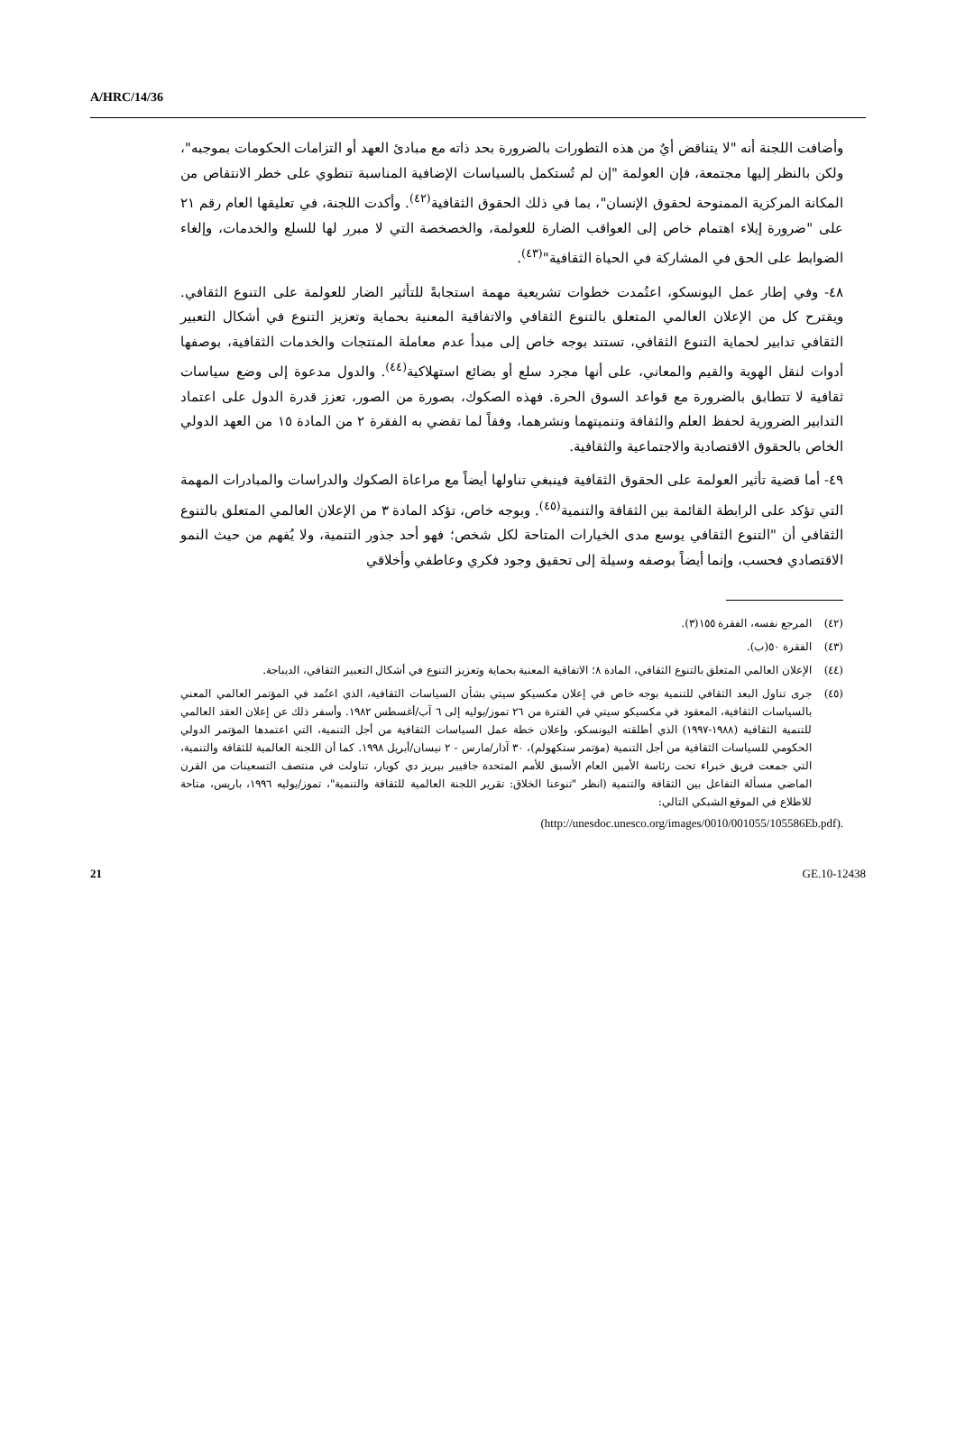A/HRC/14/36
وأضافت اللجنة أنه "لا يتناقض أيٌ من هذه التطورات بالضرورة بحد ذاته مع مبادئ العهد أو التزامات الحكومات بموجبه"، ولكن بالنظر إليها مجتمعة، فإن العولمة "إن لم تُستكمل بالسياسات الإضافية المناسبة تنطوي على خطر الانتقاص من المكانة المركزية الممنوحة لحقوق الإنسان"، بما في ذلك الحقوق الثقافية<sup>(٤٢)</sup>. وأكدت اللجنة، في تعليقها العام رقم ٢١ على "ضرورة إيلاء اهتمام خاص إلى العواقب الضارة للعولمة، والخصخصة التي لا مبرر لها للسلع والخدمات، وإلغاء الضوابط على الحق في المشاركة في الحياة الثقافية"<sup>(٤٣)</sup>.
٤٨- وفي إطار عمل اليونسكو، اعتُمدت خطوات تشريعية مهمة استجابةً للتأثير الضار للعولمة على التنوع الثقافي. ويقترح كل من الإعلان العالمي المتعلق بالتنوع الثقافي والاتفاقية المعنية بحماية وتعزيز التنوع في أشكال التعبير الثقافي تدابير لحماية التنوع الثقافي، تستند بوجه خاص إلى مبدأ عدم معاملة المنتجات والخدمات الثقافية، بوصفها أدوات لنقل الهوية والقيم والمعاني، على أنها مجرد سلع أو بضائع استهلاكية<sup>(٤٤)</sup>. والدول مدعوة إلى وضع سياسات ثقافية لا تتطابق بالضرورة مع قواعد السوق الحرة. فهذه الصكوك، بصورة من الصور، تعزز قدرة الدول على اعتماد التدابير الضرورية لحفظ العلم والثقافة وتنميتهما ونشرهما، وفقاً لما تقضي به الفقرة ٢ من المادة ١٥ من العهد الدولي الخاص بالحقوق الاقتصادية والاجتماعية والثقافية.
٤٩- أما قضية تأثير العولمة على الحقوق الثقافية فينبغي تناولها أيضاً مع مراعاة الصكوك والدراسات والمبادرات المهمة التي تؤكد على الرابطة القائمة بين الثقافة والتنمية<sup>(٤٥)</sup>. وبوجه خاص، تؤكد المادة ٣ من الإعلان العالمي المتعلق بالتنوع الثقافي أن "التنوع الثقافي يوسع مدى الخيارات المتاحة لكل شخص؛ فهو أحد جذور التنمية، ولا يُفهم من حيث النمو الاقتصادي فحسب، وإنما أيضاً بوصفه وسيلة إلى تحقيق وجود فكري وعاطفي وأخلاقي
(٤٢) المرجع نفسه، الفقرة ١٥٥(٣).
(٤٣) الفقرة ٥٠(ب).
(٤٤) الإعلان العالمي المتعلق بالتنوع الثقافي، المادة ٨؛ الاتفاقية المعنية بحماية وتعزيز التنوع في أشكال التعبير الثقافي، الديباجة.
(٤٥) جرى تناول البعد الثقافي للتنمية بوجه خاص في إعلان مكسيكو سيتي بشأن السياسات الثقافية، الذي اعتُمد في المؤتمر العالمي المعني بالسياسات الثقافية، المعقود في مكسيكو سيتي في الفترة من ٢٦ تموز/يوليه إلى ٦ آب/أغسطس ١٩٨٢. وأسفر ذلك عن إعلان العقد العالمي للتنمية الثقافية (١٩٨٨-١٩٩٧) الذي أطلقته اليونسكو، وإعلان خطة عمل السياسات الثقافية من أجل التنمية، التي اعتمدها المؤتمر الدولي الحكومي للسياسات الثقافية من أجل التنمية (مؤتمر ستكهولم)، ٣٠ آذار/مارس - ٢ نيسان/أبريل ١٩٩٨. كما أن اللجنة العالمية للثقافة والتنمية، التي جمعت فريق خبراء تحت رئاسة الأمين العام الأسبق للأمم المتحدة جافيير بيريز دي كويار، تناولت في منتصف التسعينات من القرن الماضي مسألة التفاعل بين الثقافة والتنمية (انظر "تنوعنا الخلاق: تقرير اللجنة العالمية للثقافة والتنمية"، تموز/يوليه ١٩٩٦، باريس، متاحة للاطلاع في الموقع الشبكي التالي:
(http://unesdoc.unesco.org/images/0010/001055/105586Eb.pdf).
21 GE.10-12438